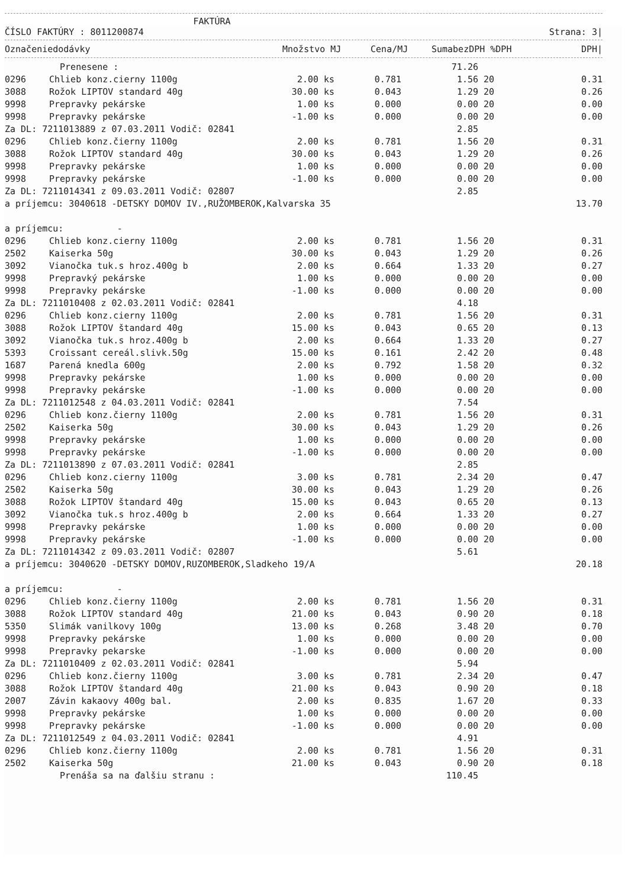FAKTÚRA
ČÍSLO FAKTÚRY : 8011200874 Strana: 3|
| Označenie | dodávky | Množstvo | MJ | Cena/MJ | SumabezDPH | %DPH | DPH/ |
| --- | --- | --- | --- | --- | --- | --- | --- |
| | Prenesene : | | | | 71.26 | | |
| 0296 | Chlieb konz.cierny 1100g | 2.00 | ks | 0.781 | 1.56 | 20 | 0.31 |
| 3088 | Rožok LIPTOV standard 40g | 30.00 | ks | 0.043 | 1.29 | 20 | 0.26 |
| 9998 | Prepravky pekárske | 1.00 | ks | 0.000 | 0.00 | 20 | 0.00 |
| 9998 | Prepravky pekárske | -1.00 | ks | 0.000 | 0.00 | 20 | 0.00 |
| Za DL: 7211013889 z 07.03.2011 Vodič: 02841 | | | | | 2.85 | | |
| 0296 | Chlieb konz.čierny 1100g | 2.00 | ks | 0.781 | 1.56 | 20 | 0.31 |
| 3088 | Rožok LIPTOV standard 40g | 30.00 | ks | 0.043 | 1.29 | 20 | 0.26 |
| 9998 | Prepravky pekárske | 1.00 | ks | 0.000 | 0.00 | 20 | 0.00 |
| 9998 | Prepravky pekárske | -1.00 | ks | 0.000 | 0.00 | 20 | 0.00 |
| Za DL: 7211014341 z 09.03.2011 Vodič: 02807 | | | | | 2.85 | | |
| a príjemcu: 3040618 -DETSKY DOMOV IV.,RUŽOMBEROK,Kalvarska 35 | | | | | | | 13.70 |
| a príjemcu: - | | | | | | | |
| 0296 | Chlieb konz.cierny 1100g | 2.00 | ks | 0.781 | 1.56 | 20 | 0.31 |
| 2502 | Kaiserka 50g | 30.00 | ks | 0.043 | 1.29 | 20 | 0.26 |
| 3092 | Vianočka tuk.s hroz.400g b | 2.00 | ks | 0.664 | 1.33 | 20 | 0.27 |
| 9998 | Prepravký pekárske | 1.00 | ks | 0.000 | 0.00 | 20 | 0.00 |
| 9998 | Prepravky pekárske | -1.00 | ks | 0.000 | 0.00 | 20 | 0.00 |
| Za DL: 7211010408 z 02.03.2011 Vodič: 02841 | | | | | 4.18 | | |
| 0296 | Chlieb konz.cierny 1100g | 2.00 | ks | 0.781 | 1.56 | 20 | 0.31 |
| 3088 | Rožok LIPTOV štandard 40g | 15.00 | ks | 0.043 | 0.65 | 20 | 0.13 |
| 3092 | Vianočka tuk.s hroz.400g b | 2.00 | ks | 0.664 | 1.33 | 20 | 0.27 |
| 5393 | Croissant cereál.slivk.50g | 15.00 | ks | 0.161 | 2.42 | 20 | 0.48 |
| 1687 | Parená knedla 600g | 2.00 | ks | 0.792 | 1.58 | 20 | 0.32 |
| 9998 | Prepravky pekárske | 1.00 | ks | 0.000 | 0.00 | 20 | 0.00 |
| 9998 | Prepravky pekárske | -1.00 | ks | 0.000 | 0.00 | 20 | 0.00 |
| Za DL: 7211012548 z 04.03.2011 Vodič: 02841 | | | | | 7.54 | | |
| 0296 | Chlieb konz.čierny 1100g | 2.00 | ks | 0.781 | 1.56 | 20 | 0.31 |
| 2502 | Kaiserka 50g | 30.00 | ks | 0.043 | 1.29 | 20 | 0.26 |
| 9998 | Prepravky pekárske | 1.00 | ks | 0.000 | 0.00 | 20 | 0.00 |
| 9998 | Prepravky pekárske | -1.00 | ks | 0.000 | 0.00 | 20 | 0.00 |
| Za DL: 7211013890 z 07.03.2011 Vodič: 02841 | | | | | 2.85 | | |
| 0296 | Chlieb konz.cierny 1100g | 3.00 | ks | 0.781 | 2.34 | 20 | 0.47 |
| 2502 | Kaiserka 50g | 30.00 | ks | 0.043 | 1.29 | 20 | 0.26 |
| 3088 | Rožok LIPTOV štandard 40g | 15.00 | ks | 0.043 | 0.65 | 20 | 0.13 |
| 3092 | Vianočka tuk.s hroz.400g b | 2.00 | ks | 0.664 | 1.33 | 20 | 0.27 |
| 9998 | Prepravky pekárske | 1.00 | ks | 0.000 | 0.00 | 20 | 0.00 |
| 9998 | Prepravky pekárske | -1.00 | ks | 0.000 | 0.00 | 20 | 0.00 |
| Za DL: 7211014342 z 09.03.2011 Vodič: 02807 | | | | | 5.61 | | |
| a príjemcu: 3040620 -DETSKY DOMOV,RUZOMBEROK,Sladkeho 19/A | | | | | | | 20.18 |
| a príjemcu: - | | | | | | | |
| 0296 | Chlieb konz.čierny 1100g | 2.00 | ks | 0.781 | 1.56 | 20 | 0.31 |
| 3088 | Rožok LIPTOV standard 40g | 21.00 | ks | 0.043 | 0.90 | 20 | 0.18 |
| 5350 | Slimák vanilkovy 100g | 13.00 | ks | 0.268 | 3.48 | 20 | 0.70 |
| 9998 | Prepravky pekárske | 1.00 | ks | 0.000 | 0.00 | 20 | 0.00 |
| 9998 | Prepravky pekarske | -1.00 | ks | 0.000 | 0.00 | 20 | 0.00 |
| Za DL: 7211010409 z 02.03.2011 Vodič: 02841 | | | | | 5.94 | | |
| 0296 | Chlieb konz.čierny 1100g | 3.00 | ks | 0.781 | 2.34 | 20 | 0.47 |
| 3088 | Rožok LIPTOV štandard 40g | 21.00 | ks | 0.043 | 0.90 | 20 | 0.18 |
| 2007 | Závin kakaovy 400g bal. | 2.00 | ks | 0.835 | 1.67 | 20 | 0.33 |
| 9998 | Prepravky pekárske | 1.00 | ks | 0.000 | 0.00 | 20 | 0.00 |
| 9998 | Prepravky pekárske | -1.00 | ks | 0.000 | 0.00 | 20 | 0.00 |
| Za DL: 7211012549 z 04.03.2011 Vodič: 02841 | | | | | 4.91 | | |
| 0296 | Chlieb konz.čierny 1100g | 2.00 | ks | 0.781 | 1.56 | 20 | 0.31 |
| 2502 | Kaiserka 50g | 21.00 | ks | 0.043 | 0.90 | 20 | 0.18 |
| | Prenáša sa na ďalšiu stranu : | | | | 110.45 | | |